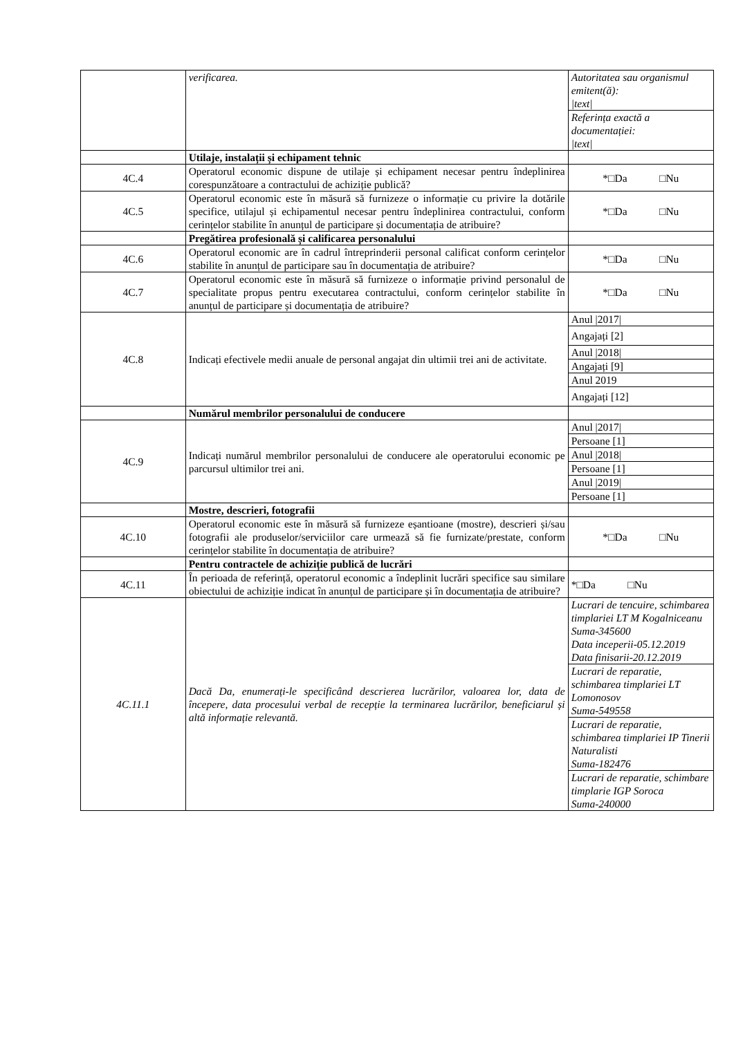| | verificarea. | / Autoritatea sau organismul emitent(ă): /text/ / / Referința exactă a documentației: /text/ / |
| | Utilaje, instalații și echipament tehnic | |
| 4C.4 | Operatorul economic dispune de utilaje și echipament necesar pentru îndeplinirea corespunzătoare a contractului de achiziție publică? | *□Da □Nu |
| 4C.5 | Operatorul economic este în măsură să furnizeze o informație cu privire la dotările specifice, utilajul și echipamentul necesar pentru îndeplinirea contractului, conform cerințelor stabilite în anunțul de participare și documentația de atribuire? | *□Da □Nu |
| | Pregătirea profesională și calificarea personalului | |
| 4C.6 | Operatorul economic are în cadrul întreprinderii personal calificat conform cerințelor stabilite în anunțul de participare sau în documentația de atribuire? | *□Da □Nu |
| 4C.7 | Operatorul economic este în măsură să furnizeze o informație privind personalul de specialitate propus pentru executarea contractului, conform cerințelor stabilite în anunțul de participare și documentația de atribuire? | *□Da □Nu |
| 4C.8 | Indicați efectivele medii anuale de personal angajat din ultimii trei ani de activitate. | / Anul /2017/ / / Angajați [2] / / Anul /2018/ / / Angajați [9] / / Anul 2019 / / Angajați [12] / |
| | Numărul membrilor personalului de conducere | |
| 4C.9 | Indicați numărul membrilor personalului de conducere ale operatorului economic pe parcursul ultimilor trei ani. | / Anul /2017/ / / Persoane [1] / / Anul /2018/ / / Persoane [1] / / Anul /2019/ / / Persoane [1] / |
| | Mostre, descrieri, fotografii | |
| 4C.10 | Operatorul economic este în măsură să furnizeze eșantioane (mostre), descrieri și/sau fotografii ale produselor/serviciilor care urmează să fie furnizate/prestate, conform cerințelor stabilite în documentația de atribuire? | *□Da □Nu |
| | Pentru contractele de achiziție publică de lucrări | |
| 4C.11 | În perioada de referință, operatorul economic a îndeplinit lucrări specifice sau similare obiectului de achiziție indicat în anunțul de participare și în documentația de atribuire? | *□Da □Nu |
| 4C.11.1 | Dacă Da, enumerați-le specificând descrierea lucrărilor, valoarea lor, data de începere, data procesului verbal de recepție la terminarea lucrărilor, beneficiarul și altă informație relevantă. | / Lucrari de tencuire, schimbarea timplariei LT M Kogalniceanu Suma-345600 Data inceperii-05.12.2019 Data finisarii-20.12.2019 / / Lucrari de reparatie, schimbarea timplariei LT Lomonosov Suma-549558 / / Lucrari de reparatie, schimbarea timplariei IP Tinerii Naturalisti Suma-182476 / / Lucrari de reparatie, schimbare timplarie IGP Soroca Suma-240000 / |